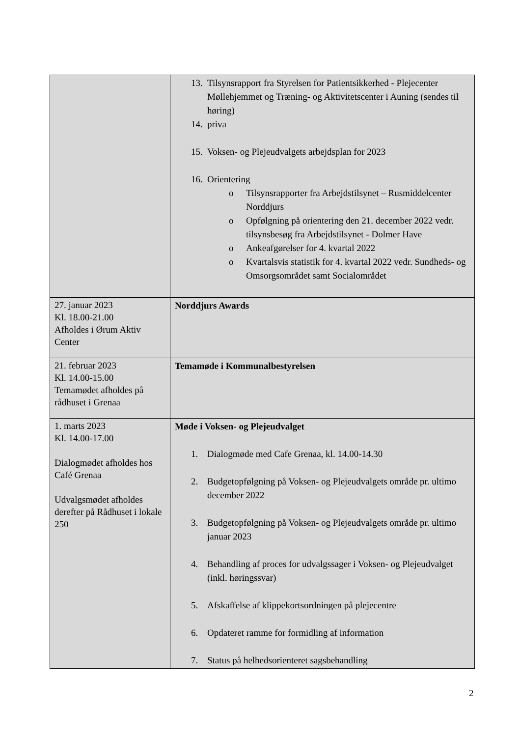| | 13. Tilsynsrapport fra Styrelsen for Patientsikkerhed - Plejecenter Møllehjemmet og Træning- og Aktivitetscenter i Auning (sendes til høring) 14. priva 15. Voksen- og Plejeudvalgets arbejdsplan for 2023 16. Orientering o Tilsynsrapporter fra Arbejdstilsynet – Rusmiddelcenter Norddjurs o Opfølgning på orientering den 21. december 2022 vedr. tilsynsbesøg fra Arbejdstilsynet - Dolmer Have o Ankeafgørelser for 4. kvartal 2022 o Kvartalsvis statistik for 4. kvartal 2022 vedr. Sundheds- og Omsorgsområdet samt Socialområdet |
| 27. januar 2023 Kl. 18.00-21.00 Afholdes i Ørum Aktiv Center | Norddjurs Awards |
| 21. februar 2023 Kl. 14.00-15.00 Temamødet afholdes på rådhuset i Grenaa | Temamøde i Kommunalbestyrelsen |
| 1. marts 2023 Kl. 14.00-17.00 Dialogmødet afholdes hos Café Grenaa Udvalgsmødet afholdes derefter på Rådhuset i lokale 250 | Møde i Voksen- og Plejeudvalget 1. Dialogmøde med Cafe Grenaa, kl. 14.00-14.30 2. Budgetopfølgning på Voksen- og Plejeudvalgets område pr. ultimo december 2022 3. Budgetopfølgning på Voksen- og Plejeudvalgets område pr. ultimo januar 2023 4. Behandling af proces for udvalgssager i Voksen- og Plejeudvalget (inkl. høringssvar) 5. Afskaffelse af klippekortsordningen på plejecentre 6. Opdateret ramme for formidling af information 7. Status på helhedsorienteret sagsbehandling |
2